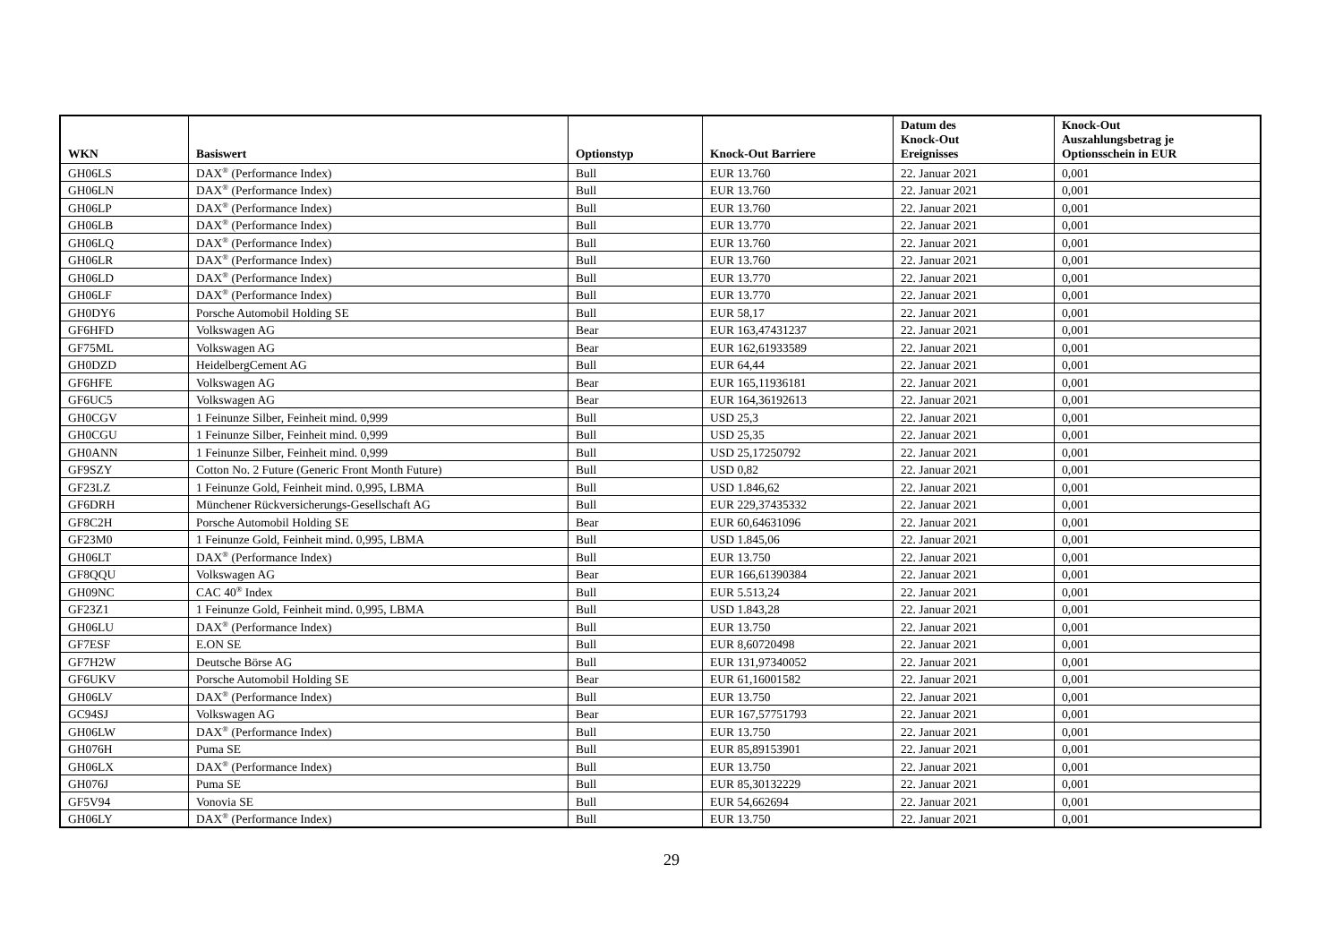| WKN | Basiswert | Optionstyp | Knock-Out Barriere | Datum des Knock-Out Ereignisses | Knock-Out Auszahlungsbetrag je Optionsschein in EUR |
| --- | --- | --- | --- | --- | --- |
| GH06LS | DAX<sup>®</sup> (Performance Index) | Bull | EUR 13.760 | 22. Januar 2021 | 0,001 |
| GH06LN | DAX<sup>®</sup> (Performance Index) | Bull | EUR 13.760 | 22. Januar 2021 | 0,001 |
| GH06LP | DAX<sup>®</sup> (Performance Index) | Bull | EUR 13.760 | 22. Januar 2021 | 0,001 |
| GH06LB | DAX<sup>®</sup> (Performance Index) | Bull | EUR 13.770 | 22. Januar 2021 | 0,001 |
| GH06LQ | DAX<sup>®</sup> (Performance Index) | Bull | EUR 13.760 | 22. Januar 2021 | 0,001 |
| GH06LR | DAX<sup>®</sup> (Performance Index) | Bull | EUR 13.760 | 22. Januar 2021 | 0,001 |
| GH06LD | DAX<sup>®</sup> (Performance Index) | Bull | EUR 13.770 | 22. Januar 2021 | 0,001 |
| GH06LF | DAX<sup>®</sup> (Performance Index) | Bull | EUR 13.770 | 22. Januar 2021 | 0,001 |
| GH0DY6 | Porsche Automobil Holding SE | Bull | EUR 58,17 | 22. Januar 2021 | 0,001 |
| GF6HFD | Volkswagen AG | Bear | EUR 163,47431237 | 22. Januar 2021 | 0,001 |
| GF75ML | Volkswagen AG | Bear | EUR 162,61933589 | 22. Januar 2021 | 0,001 |
| GH0DZD | HeidelbergCement AG | Bull | EUR 64,44 | 22. Januar 2021 | 0,001 |
| GF6HFE | Volkswagen AG | Bear | EUR 165,11936181 | 22. Januar 2021 | 0,001 |
| GF6UC5 | Volkswagen AG | Bear | EUR 164,36192613 | 22. Januar 2021 | 0,001 |
| GH0CGV | 1 Feinunze Silber, Feinheit mind. 0,999 | Bull | USD 25,3 | 22. Januar 2021 | 0,001 |
| GH0CGU | 1 Feinunze Silber, Feinheit mind. 0,999 | Bull | USD 25,35 | 22. Januar 2021 | 0,001 |
| GH0ANN | 1 Feinunze Silber, Feinheit mind. 0,999 | Bull | USD 25,17250792 | 22. Januar 2021 | 0,001 |
| GF9SZY | Cotton No. 2 Future (Generic Front Month Future) | Bull | USD 0,82 | 22. Januar 2021 | 0,001 |
| GF23LZ | 1 Feinunze Gold, Feinheit mind. 0,995, LBMA | Bull | USD 1.846,62 | 22. Januar 2021 | 0,001 |
| GF6DRH | Münchener Rückversicherungs-Gesellschaft AG | Bull | EUR 229,37435332 | 22. Januar 2021 | 0,001 |
| GF8C2H | Porsche Automobil Holding SE | Bear | EUR 60,64631096 | 22. Januar 2021 | 0,001 |
| GF23M0 | 1 Feinunze Gold, Feinheit mind. 0,995, LBMA | Bull | USD 1.845,06 | 22. Januar 2021 | 0,001 |
| GH06LT | DAX<sup>®</sup> (Performance Index) | Bull | EUR 13.750 | 22. Januar 2021 | 0,001 |
| GF8QQU | Volkswagen AG | Bear | EUR 166,61390384 | 22. Januar 2021 | 0,001 |
| GH09NC | CAC 40<sup>®</sup> Index | Bull | EUR 5.513,24 | 22. Januar 2021 | 0,001 |
| GF23Z1 | 1 Feinunze Gold, Feinheit mind. 0,995, LBMA | Bull | USD 1.843,28 | 22. Januar 2021 | 0,001 |
| GH06LU | DAX<sup>®</sup> (Performance Index) | Bull | EUR 13.750 | 22. Januar 2021 | 0,001 |
| GF7ESF | E.ON SE | Bull | EUR 8,60720498 | 22. Januar 2021 | 0,001 |
| GF7H2W | Deutsche Börse AG | Bull | EUR 131,97340052 | 22. Januar 2021 | 0,001 |
| GF6UKV | Porsche Automobil Holding SE | Bear | EUR 61,16001582 | 22. Januar 2021 | 0,001 |
| GH06LV | DAX<sup>®</sup> (Performance Index) | Bull | EUR 13.750 | 22. Januar 2021 | 0,001 |
| GC94SJ | Volkswagen AG | Bear | EUR 167,57751793 | 22. Januar 2021 | 0,001 |
| GH06LW | DAX<sup>®</sup> (Performance Index) | Bull | EUR 13.750 | 22. Januar 2021 | 0,001 |
| GH076H | Puma SE | Bull | EUR 85,89153901 | 22. Januar 2021 | 0,001 |
| GH06LX | DAX<sup>®</sup> (Performance Index) | Bull | EUR 13.750 | 22. Januar 2021 | 0,001 |
| GH076J | Puma SE | Bull | EUR 85,30132229 | 22. Januar 2021 | 0,001 |
| GF5V94 | Vonovia SE | Bull | EUR 54,662694 | 22. Januar 2021 | 0,001 |
| GH06LY | DAX<sup>®</sup> (Performance Index) | Bull | EUR 13.750 | 22. Januar 2021 | 0,001 |
29